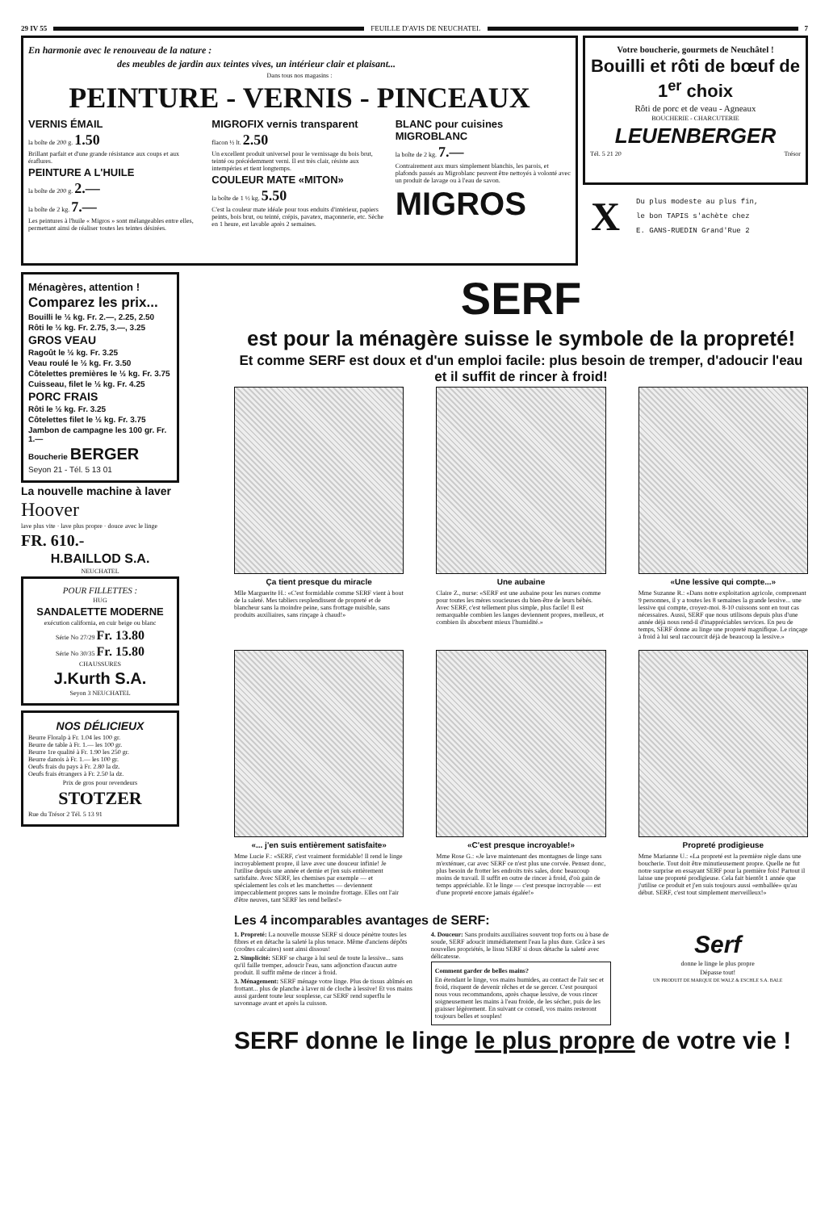29 IV 55 FEUILLE D'AVIS DE NEUCHATEL 7
En harmonie avec le renouveau de la nature :
des meubles de jardin aux teintes vives, un intérieur clair et plaisant...
Dans tous nos magasins :
PEINTURE - VERNIS - PINCEAUX
VERNIS ÉMAIL
la boîte de 200 g. 1.50
Brillant parfait et d'une grande résistance aux coups et aux éraflures.
PEINTURE A L'HUILE
la boîte de 200 g. 2.—
la boîte de 2 kg. 7.—
Les peintures à l'huile « Migros » sont mélangeables entre elles, permettant ainsi de réaliser toutes les teintes désirées.
MIGROFIX vernis transparent
flacon ½ lt. 2.50
Un excellent produit universel pour le vernissage du bois brut, teinté ou précédemment verni. Il est très clair, résiste aux intempéries et tient longtemps.
COULEUR MATE «MITON»
la boîte de 1 ½ kg. 5.50
C'est la couleur mate idéale pour tous enduits d'intérieur, papiers peints, bois brut, ou teinté, crépis, pavatex, maçonnerie, etc. Sèche en 1 heure, est lavable après 2 semaines.
BLANC pour cuisines MIGROBLANC
la boîte de 2 kg. 7.—
Contrairement aux murs simplement blanchis, les parois, et plafonds passés au Migroblanc peuvent être nettoyés à volonté avec un produit de lavage ou à l'eau de savon.
MIGROS
Votre boucherie, gourmets de Neuchâtel !
Bouilli et rôti de bœuf de 1<sup>er</sup> choix
Rôti de porc et de veau - Agneaux
BOUCHERIE - CHARCUTERIE
LEUENBERGER
Tél. 5 21 20 Trésor
X
Du plus modeste au plus fin,
le bon TAPIS s'achète chez
E. GANS-RUEDIN Grand'Rue 2
Ménagères, attention !
Comparez les prix...
Bouilli le ½ kg. Fr. 2.—, 2.25, 2.50
Rôti le ½ kg. Fr. 2.75, 3.—, 3.25
GROS VEAU
Ragoût le ½ kg. Fr. 3.25
Veau roulé le ½ kg. Fr. 3.50
Côtelettes premières le ½ kg. Fr. 3.75
Cuisseau, filet le ½ kg. Fr. 4.25
PORC FRAIS
Rôti le ½ kg. Fr. 3.25
Côtelettes filet le ½ kg. Fr. 3.75
Jambon de campagne les 100 gr. Fr. 1.—
Boucherie BERGER
Seyon 21 - Tél. 5 13 01
La nouvelle machine à laver
Hoover
lave plus vite · lave plus propre · douce avec le linge
FR. 610.-
H.BAILLOD S.A.
NEUCHATEL
POUR FILLETTES :
HUG
SANDALETTE MODERNE
exécution california, en cuir beige ou blanc
Série No 27/29 Fr. 13.80
Série No 30/35 Fr. 15.80
CHAUSSURES
J.Kurth S.A.
Seyon 3 NEUCHATEL
NOS DÉLICIEUX
Beurre Floralp à Fr. 1.04 les 100 gr.
Beurre de table à Fr. 1.— les 100 gr.
Beurre 1re qualité à Fr. 1.90 les 250 gr.
Beurre danois à Fr. 1.— les 100 gr.
Oeufs frais du pays à Fr. 2.80 la dz.
Oeufs frais étrangers à Fr. 2.50 la dz.
Prix de gros pour revendeurs
STOTZER
Rue du Trésor 2 Tél. 5 13 91
SERF
est pour la ménagère suisse le symbole de la propreté!
Et comme SERF est doux et d'un emploi facile: plus besoin de tremper, d'adoucir l'eau et il suffit de rincer à froid!
Ça tient presque du miracle
Mlle Marguerite H.: «C'est formidable comme SERF vient à bout de la saleté. Mes tabliers resplendissent de propreté et de blancheur sans la moindre peine, sans frottage nuisible, sans produits auxiliaires, sans rinçage à chaud!»
Une aubaine
Claire Z., nurse: «SERF est une aubaine pour les nurses comme pour toutes les mères soucieuses du bien-être de leurs bébés. Avec SERF, c'est tellement plus simple, plus facile! Il est remarquable combien les langes deviennent propres, mœlleux, et combien ils absorbent mieux l'humidité.»
«Une lessive qui compte...»
Mme Suzanne R.: «Dans notre exploitation agricole, comprenant 9 personnes, il y a toutes les 8 semaines la grande lessive... une lessive qui compte, croyez-moi. 8-10 cuissons sont en tout cas nécessaires. Aussi, SERF que nous utilisons depuis plus d'une année déjà nous rend-il d'inappréciables services. En peu de temps, SERF donne au linge une propreté magnifique. Le rinçage à froid à lui seul raccourcit déjà de beaucoup la lessive.»
«... j'en suis entièrement satisfaite»
Mme Lucie F.: «SERF, c'est vraiment formidable! Il rend le linge incroyablement propre, il lave avec une douceur infinie! Je l'utilise depuis une année et demie et j'en suis entièrement satisfaite. Avec SERF, les chemises par exemple — et spécialement les cols et les manchettes — deviennent impeccablement propres sans le moindre frottage. Elles ont l'air d'être neuves, tant SERF les rend belles!»
«C'est presque incroyable!»
Mme Rose G.: «Je lave maintenant des montagnes de linge sans m'exténuer, car avec SERF ce n'est plus une corvée. Pensez donc, plus besoin de frotter les endroits très sales, donc beaucoup moins de travail. Il suffit en outre de rincer à froid, d'où gain de temps appréciable. Et le linge — c'est presque incroyable — est d'une propreté encore jamais égalée!»
Propreté prodigieuse
Mme Marianne U.: «La propreté est la première règle dans une boucherie. Tout doit être minutieusement propre. Quelle ne fut notre surprise en essayant SERF pour la première fois! Partout il laisse une propreté prodigieuse. Cela fait bientôt 1 année que j'utilise ce produit et j'en suis toujours aussi «emballée» qu'au début. SERF, c'est tout simplement merveilleux!»
Les 4 incomparables avantages de SERF:
1. Propreté: La nouvelle mousse SERF si douce pénètre toutes les fibres et en détache la saleté la plus tenace. Même d'anciens dépôts (croûtes calcaires) sont ainsi dissous!
2. Simplicité: SERF se charge à lui seul de toute la lessive... sans qu'il faille tremper, adoucir l'eau, sans adjonction d'aucun autre produit. Il suffit même de rincer à froid.
3. Ménagement: SERF ménage votre linge. Plus de tissus abîmés en frottant... plus de planche à laver ni de cloche à lessive! Et vos mains aussi gardent toute leur souplesse, car SERF rend superflu le savonnage avant et après la cuisson.
4. Douceur: Sans produits auxiliaires souvent trop forts ou à base de soude, SERF adoucit immédiatement l'eau la plus dure. Grâce à ses nouvelles propriétés, le lissu SERF si doux détache la saleté avec délicatesse.
Comment garder de belles mains?
En étendant le linge, vos mains humides, au contact de l'air sec et froid, risquent de devenir rêches et de se gercer. C'est pourquoi nous vous recommandons, après chaque lessive, de vous rincer soigneusement les mains à l'eau froide, de les sécher, puis de les graisser légèrement. En suivant ce conseil, vos mains resteront toujours belles et souples!
Serf
donne le linge le plus propre
Dépasse tout!
UN PRODUIT DE MARQUE DE WALZ & ESCHLE S.A. BALE
SERF donne le linge le plus propre de votre vie !